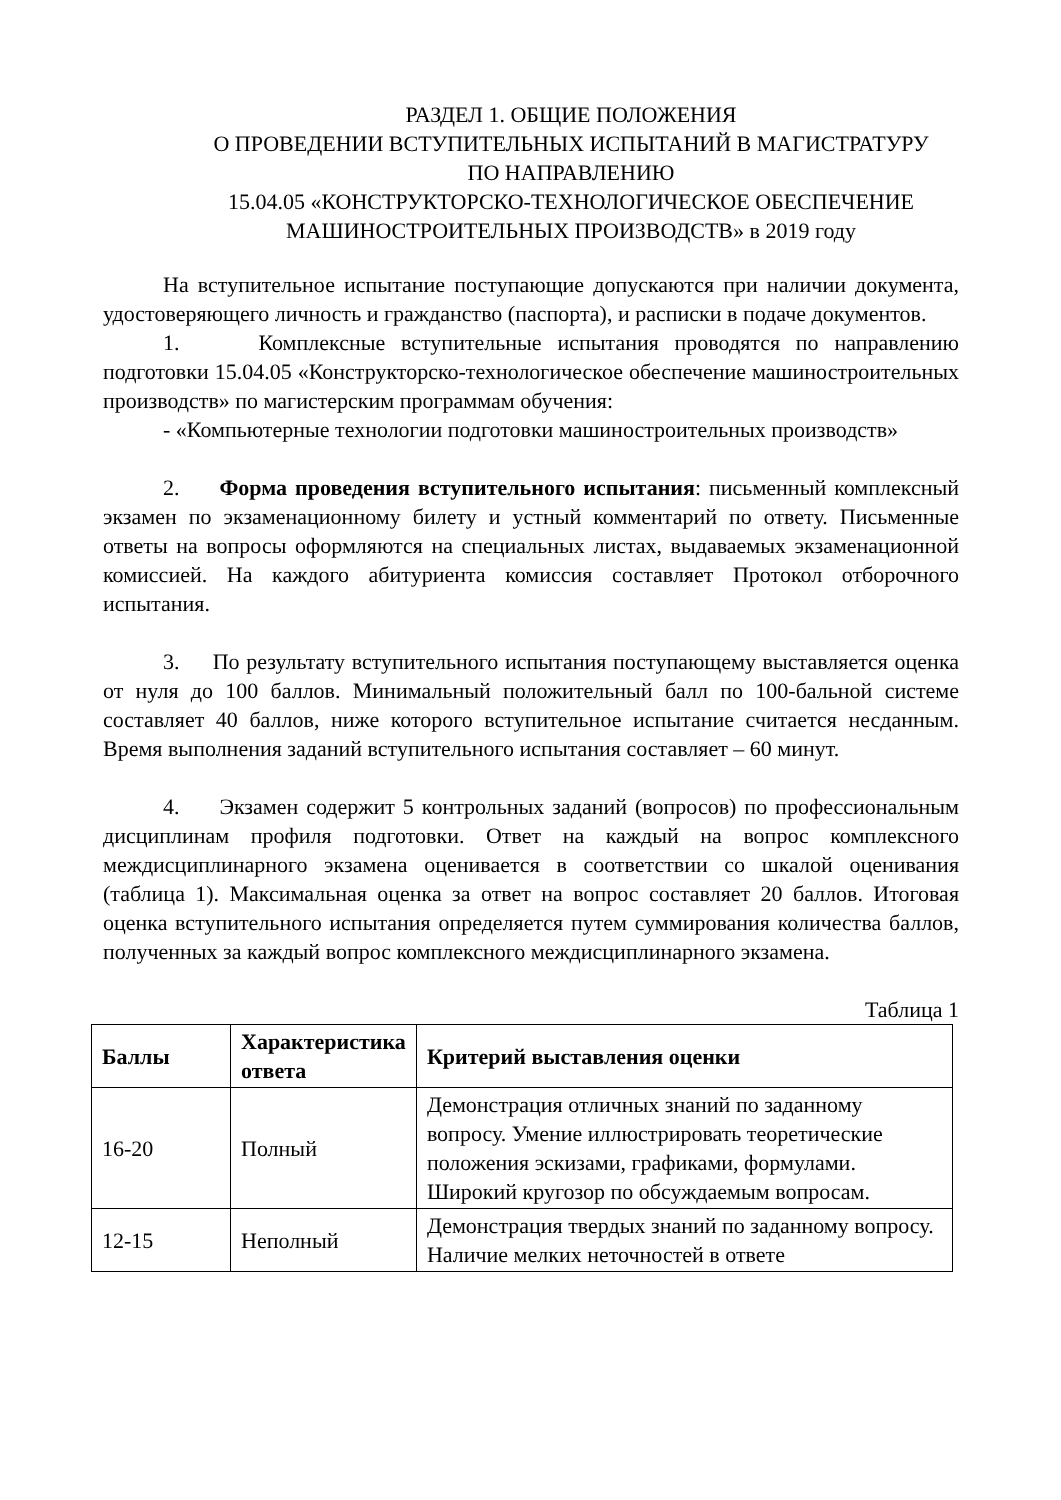РАЗДЕЛ 1. ОБЩИЕ ПОЛОЖЕНИЯ
О ПРОВЕДЕНИИ ВСТУПИТЕЛЬНЫХ ИСПЫТАНИЙ В МАГИСТРАТУРУ
ПО НАПРАВЛЕНИЮ
15.04.05 «КОНСТРУКТОРСКО-ТЕХНОЛОГИЧЕСКОЕ ОБЕСПЕЧЕНИЕ МАШИНОСТРОИТЕЛЬНЫХ ПРОИЗВОДСТВ» в 2019 году
На вступительное испытание поступающие допускаются при наличии документа, удостоверяющего личность и гражданство (паспорта), и расписки в подаче документов.
1. Комплексные вступительные испытания проводятся по направлению подготовки 15.04.05 «Конструкторско-технологическое обеспечение машиностроительных производств» по магистерским программам обучения:
- «Компьютерные технологии подготовки машиностроительных производств»
2. Форма проведения вступительного испытания: письменный комплексный экзамен по экзаменационному билету и устный комментарий по ответу. Письменные ответы на вопросы оформляются на специальных листах, выдаваемых экзаменационной комиссией. На каждого абитуриента комиссия составляет Протокол отборочного испытания.
3. По результату вступительного испытания поступающему выставляется оценка от нуля до 100 баллов. Минимальный положительный балл по 100-бальной системе составляет 40 баллов, ниже которого вступительное испытание считается несданным. Время выполнения заданий вступительного испытания составляет – 60 минут.
4. Экзамен содержит 5 контрольных заданий (вопросов) по профессиональным дисциплинам профиля подготовки. Ответ на каждый на вопрос комплексного междисциплинарного экзамена оценивается в соответствии со шкалой оценивания (таблица 1). Максимальная оценка за ответ на вопрос составляет 20 баллов. Итоговая оценка вступительного испытания определяется путем суммирования количества баллов, полученных за каждый вопрос комплексного междисциплинарного экзамена.
Таблица 1
| Баллы | Характеристика ответа | Критерий выставления оценки |
| --- | --- | --- |
| 16-20 | Полный | Демонстрация отличных знаний по заданному вопросу. Умение иллюстрировать теоретические положения эскизами, графиками, формулами. Широкий кругозор по обсуждаемым вопросам. |
| 12-15 | Неполный | Демонстрация твердых знаний по заданному вопросу. Наличие мелких неточностей в ответе |